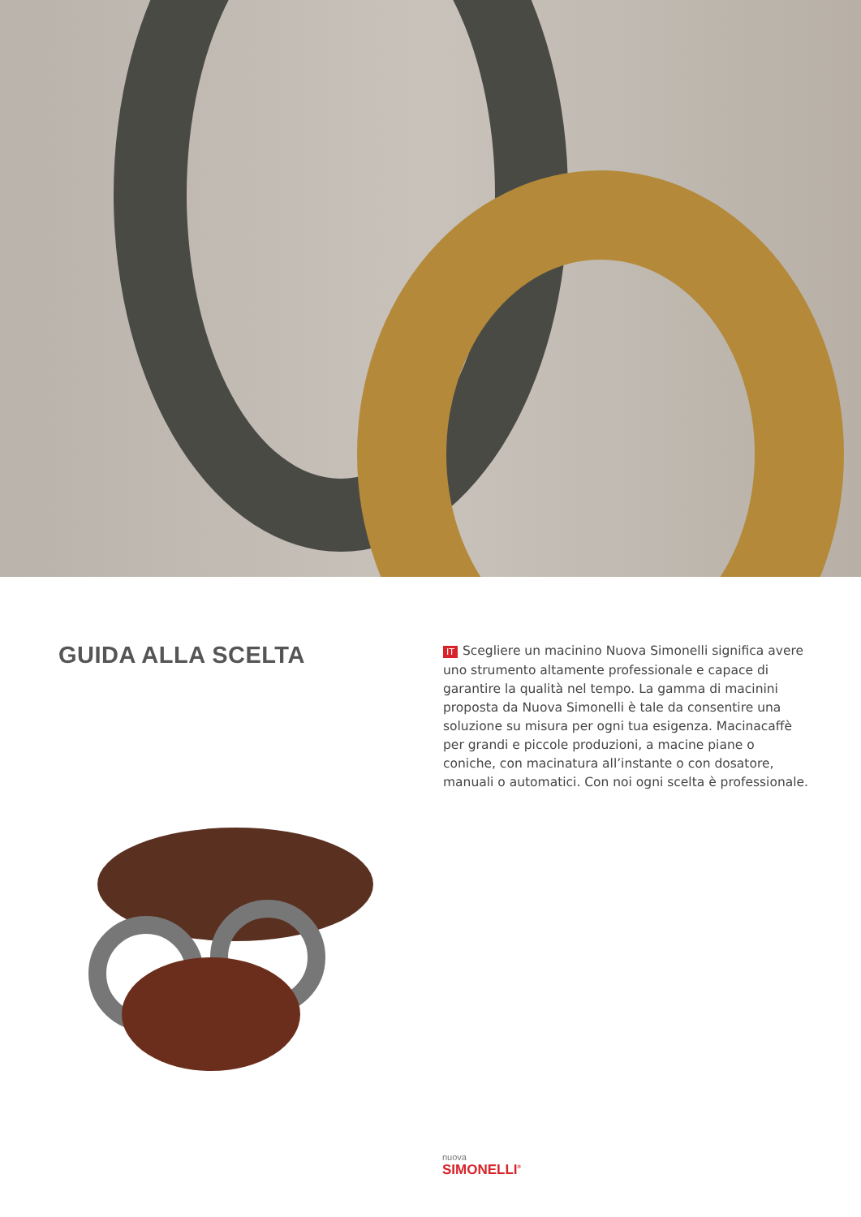GUIDA ALLA SCELTA
IT Scegliere un macinino Nuova Simonelli significa avere uno strumento altamente professionale e capace di garantire la qualità nel tempo. La gamma di macinini proposta da Nuova Simonelli è tale da consentire una soluzione su misura per ogni tua esigenza. Macinacaffè per grandi e piccole produzioni, a macine piane o coniche, con macinatura all’instante o con dosatore, manuali o automatici. Con noi ogni scelta è professionale.
nuova
SIMONELLI<sup>®</sup>